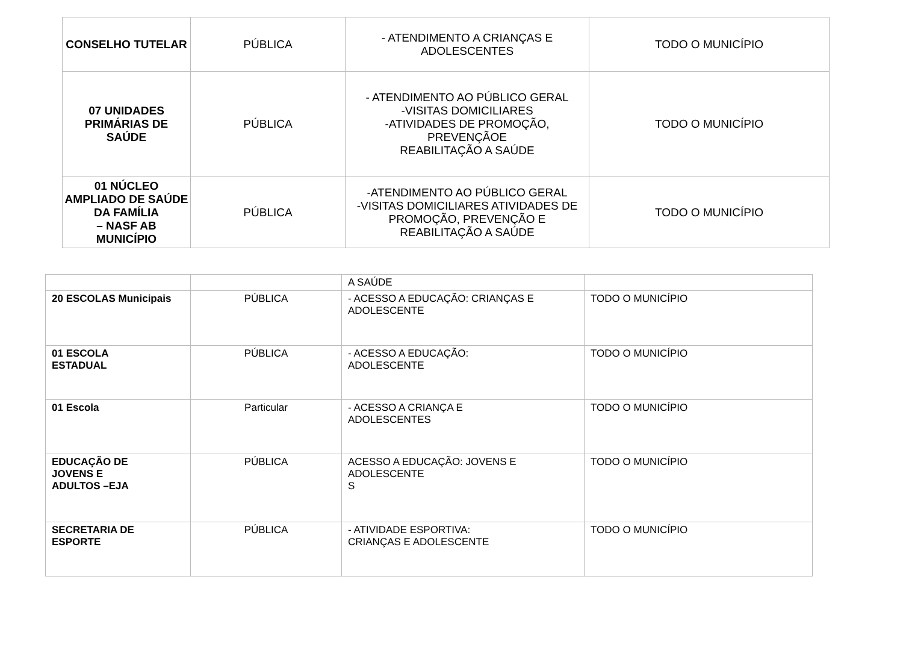| CONSELHO TUTELAR | PÚBLICA | - ATENDIMENTO A CRIANÇAS E ADOLESCENTES | TODO O MUNICÍPIO |
| 07 UNIDADES PRIMÁRIAS DE SAÚDE | PÚBLICA | - ATENDIMENTO AO PÚBLICO GERAL -VISITAS DOMICILIARES -ATIVIDADES DE PROMOÇÃO, PREVENÇÃOE REABILITAÇÃO A SAÚDE | TODO O MUNICÍPIO |
| 01 NÚCLEO AMPLIADO DE SAÚDE DA FAMÍLIA – NASF AB MUNICÍPIO | PÚBLICA | -ATENDIMENTO AO PÚBLICO GERAL -VISITAS DOMICILIARES ATIVIDADES DE PROMOÇÃO, PREVENÇÃO E REABILITAÇÃO A SAÚDE | TODO O MUNICÍPIO |
| | | A SAÚDE | |
| 20 ESCOLAS Municipais | PÚBLICA | - ACESSO A EDUCAÇÃO: CRIANÇAS E ADOLESCENTE | TODO O MUNICÍPIO |
| 01 ESCOLA ESTADUAL | PÚBLICA | - ACESSO A EDUCAÇÃO: ADOLESCENTE | TODO O MUNICÍPIO |
| 01 Escola | Particular | - ACESSO A CRIANÇA E ADOLESCENTES | TODO O MUNICÍPIO |
| EDUCAÇÃO DE JOVENS E ADULTOS –EJA | PÚBLICA | ACESSO A EDUCAÇÃO: JOVENS E ADOLESCENTE S | TODO O MUNICÍPIO |
| SECRETARIA DE ESPORTE | PÚBLICA | - ATIVIDADE ESPORTIVA: CRIANÇAS E ADOLESCENTE | TODO O MUNICÍPIO |